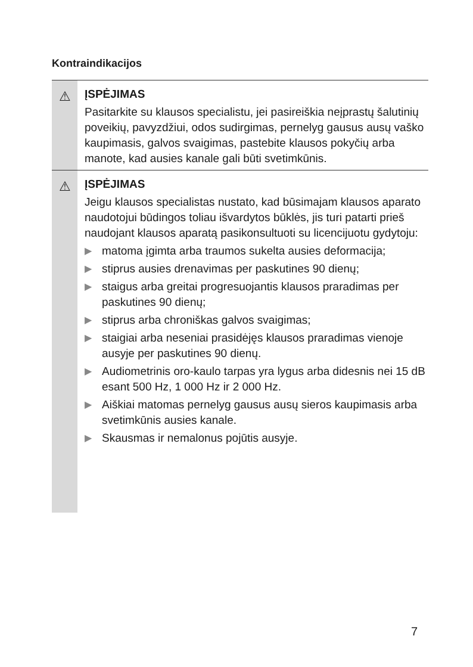Kontraindikacijos
⚠
ĮSPĖJIMAS
Pasitarkite su klausos specialistu, jei pasireiškia neįprastų šalutinių poveikių, pavyzdžiui, odos sudirgimas, pernelyg gausus ausų vaško kaupimasis, galvos svaigimas, pastebite klausos pokyčių arba manote, kad ausies kanale gali būti svetimkūnis.
⚠
ĮSPĖJIMAS
Jeigu klausos specialistas nustato, kad būsimajam klausos aparato naudotojui būdingos toliau išvardytos būklės, jis turi patarti prieš naudojant klausos aparatą pasikonsultuoti su licencijuotu gydytoju:
▶ matoma įgimta arba traumos sukelta ausies deformacija;
▶ stiprus ausies drenavimas per paskutines 90 dienų;
▶ staigus arba greitai progresuojantis klausos praradimas per paskutines 90 dienų;
▶ stiprus arba chroniškas galvos svaigimas;
▶ staigiai arba neseniai prasidėjęs klausos praradimas vienoje ausyje per paskutines 90 dienų.
▶ Audiometrinis oro-kaulo tarpas yra lygus arba didesnis nei 15 dB esant 500 Hz, 1 000 Hz ir 2 000 Hz.
▶ Aiškiai matomas pernelyg gausus ausų sieros kaupimasis arba svetimkūnis ausies kanale.
▶ Skausmas ir nemalonus pojūtis ausyje.
7